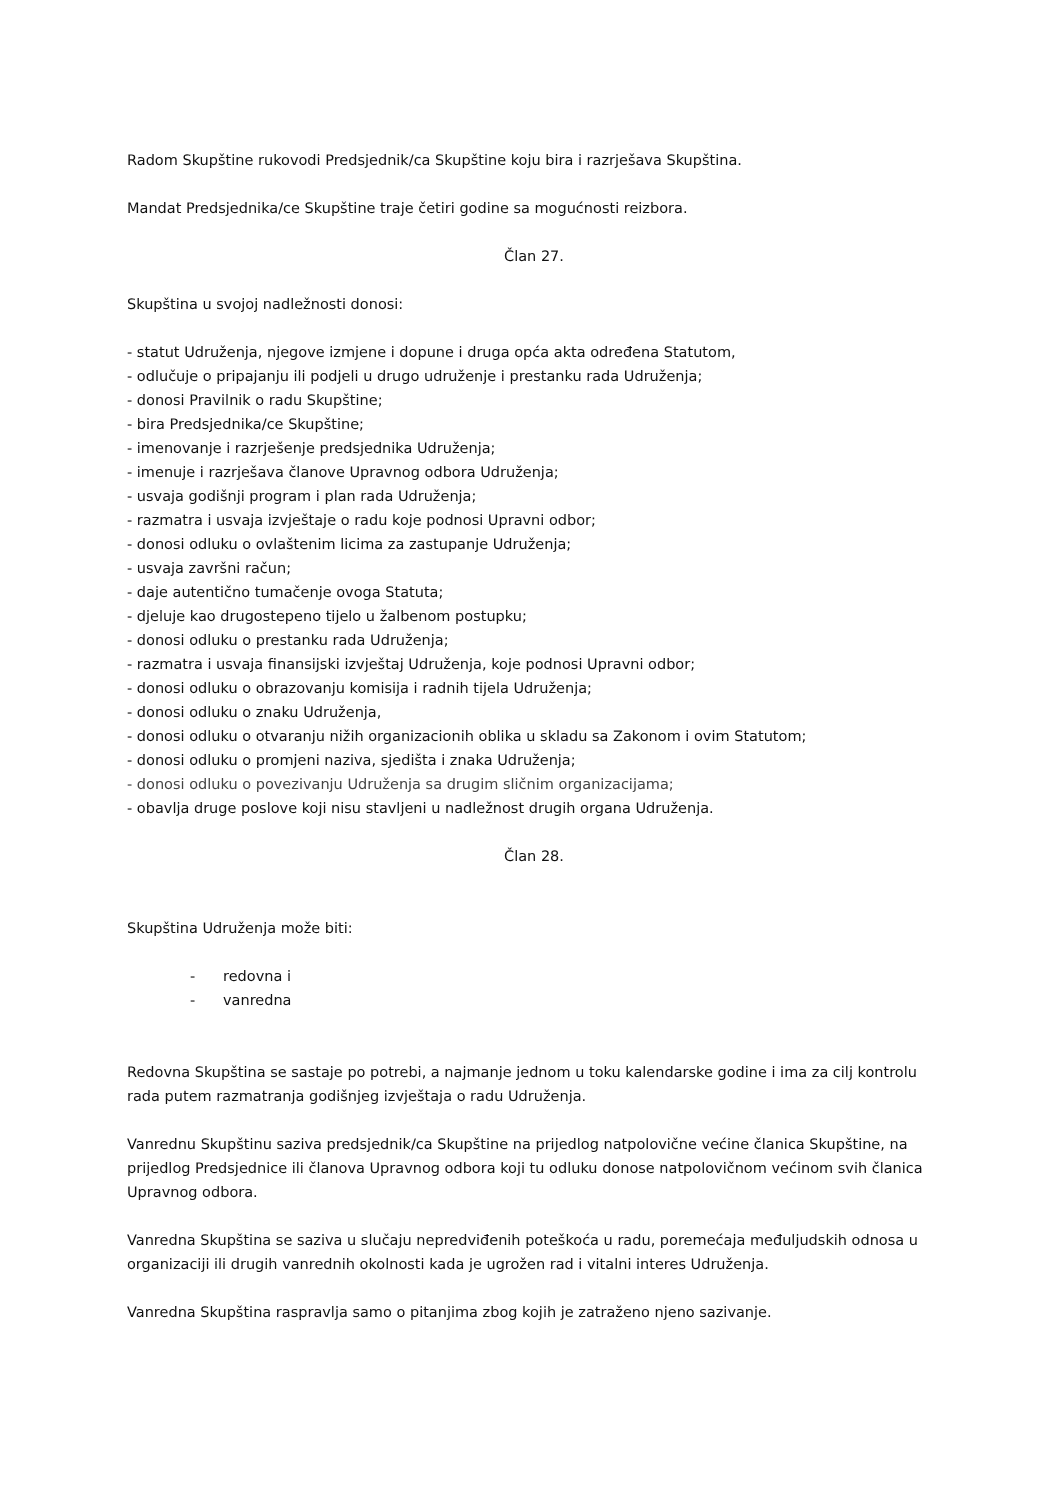Radom Skupštine rukovodi Predsjednik/ca Skupštine koju bira i razrješava Skupština.
Mandat Predsjednika/ce Skupštine traje četiri godine sa mogućnosti reizbora.
Član 27.
Skupština u svojoj nadležnosti donosi:
- statut Udruženja, njegove izmjene i dopune i druga opća akta određena Statutom,
- odlučuje o pripajanju ili podjeli u drugo udruženje i prestanku rada Udruženja;
- donosi Pravilnik o radu Skupštine;
- bira Predsjednika/ce Skupštine;
- imenovanje i razrješenje predsjednika Udruženja;
- imenuje i razrješava članove Upravnog odbora Udruženja;
- usvaja godišnji program i plan rada Udruženja;
- razmatra i usvaja izvještaje o radu koje podnosi Upravni odbor;
- donosi odluku o ovlaštenim licima za zastupanje Udruženja;
- usvaja završni račun;
- daje autentično tumačenje ovoga Statuta;
- djeluje kao drugostepeno tijelo u žalbenom postupku;
- donosi odluku o prestanku rada Udruženja;
- razmatra i usvaja finansijski izvještaj Udruženja, koje podnosi Upravni odbor;
- donosi odluku o obrazovanju komisija i radnih tijela Udruženja;
- donosi odluku o znaku Udruženja,
- donosi odluku o otvaranju nižih organizacionih oblika u skladu sa Zakonom i ovim Statutom;
- donosi odluku o promjeni naziva, sjedišta i znaka Udruženja;
- donosi odluku o povezivanju Udruženja sa drugim sličnim organizacijama;
- obavlja druge poslove koji nisu stavljeni u nadležnost drugih organa Udruženja.
Član 28.
Skupština Udruženja može biti:
- redovna i
- vanredna
Redovna Skupština se sastaje po potrebi, a najmanje jednom u toku kalendarske godine i ima za cilj kontrolu rada putem razmatranja godišnjeg izvještaja o radu Udruženja.
Vanrednu Skupštinu saziva predsjednik/ca Skupštine na prijedlog natpolovične većine članica Skupštine, na prijedlog Predsjednice ili članova Upravnog odbora koji tu odluku donose natpolovičnom većinom svih članica Upravnog odbora.
Vanredna Skupština se saziva u slučaju nepredviđenih poteškoća u radu, poremećaja međuljudskih odnosa u organizaciji ili drugih vanrednih okolnosti kada je ugrožen rad i vitalni interes Udruženja.
Vanredna Skupština raspravlja samo o pitanjima zbog kojih je zatraženo njeno sazivanje.